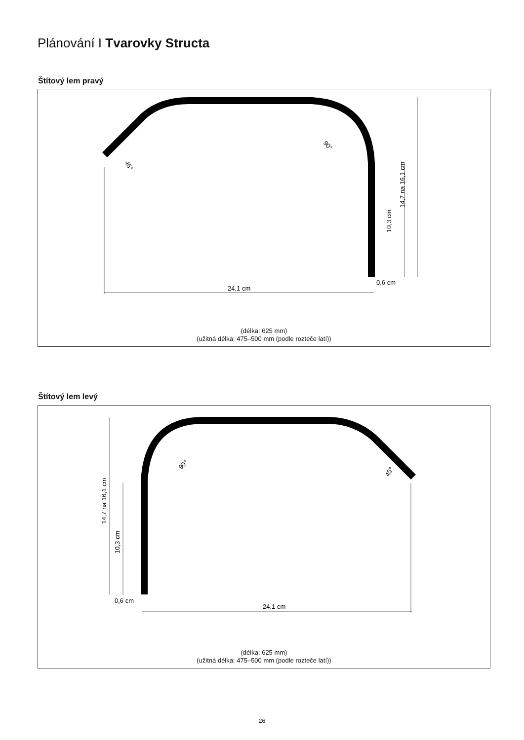Plánování I Tvarovky Structa
Štítový lem pravý
24,1 cm
10,3 cm
14,7 na 16,1 cm
0,6 cm
90°
45°
(délka: 625 mm)
(užitná délka: 475–500 mm (podle rozteče latí))
Štítový lem levý
24,1 cm
10,3 cm
14,7 na 16,1 cm
0,6 cm
90°
45°
(délka: 625 mm)
(užitná délka: 475–500 mm (podle rozteče latí))
26